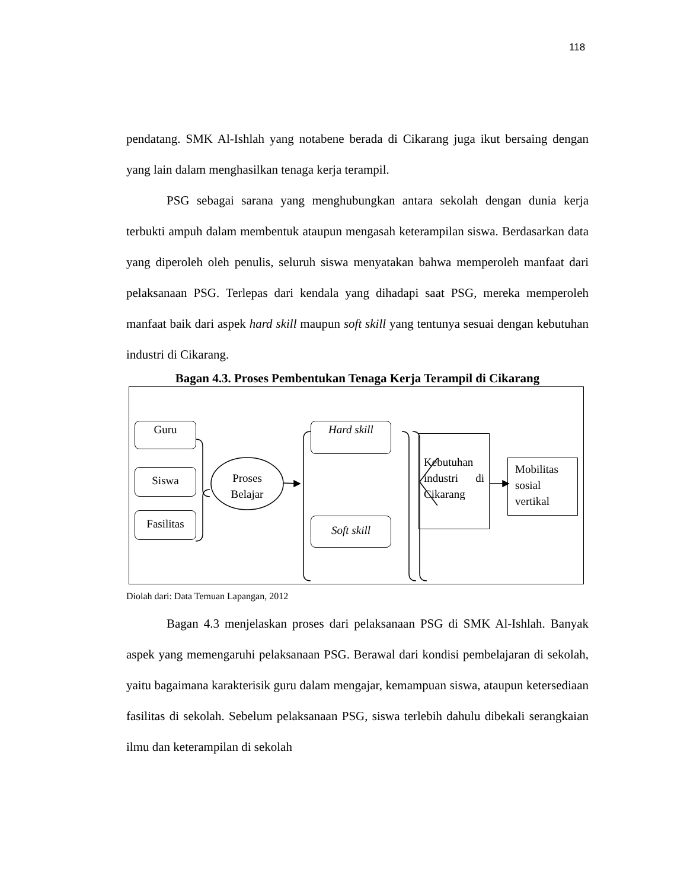118
pendatang. SMK Al-Ishlah yang notabene berada di Cikarang juga ikut bersaing dengan yang lain dalam menghasilkan tenaga kerja terampil.
PSG sebagai sarana yang menghubungkan antara sekolah dengan dunia kerja terbukti ampuh dalam membentuk ataupun mengasah keterampilan siswa. Berdasarkan data yang diperoleh oleh penulis, seluruh siswa menyatakan bahwa memperoleh manfaat dari pelaksanaan PSG. Terlepas dari kendala yang dihadapi saat PSG, mereka memperoleh manfaat baik dari aspek hard skill maupun soft skill yang tentunya sesuai dengan kebutuhan industri di Cikarang.
Bagan 4.3. Proses Pembentukan Tenaga Kerja Terampil di Cikarang
Guru
Siswa
Fasilitas
Proses Belajar
Hard skill
Soft skill
Kebutuhan industri di Cikarang
Mobilitas sosial vertikal
Diolah dari: Data Temuan Lapangan, 2012
Bagan 4.3 menjelaskan proses dari pelaksanaan PSG di SMK Al-Ishlah. Banyak aspek yang memengaruhi pelaksanaan PSG. Berawal dari kondisi pembelajaran di sekolah, yaitu bagaimana karakterisik guru dalam mengajar, kemampuan siswa, ataupun ketersediaan fasilitas di sekolah. Sebelum pelaksanaan PSG, siswa terlebih dahulu dibekali serangkaian ilmu dan keterampilan di sekolah